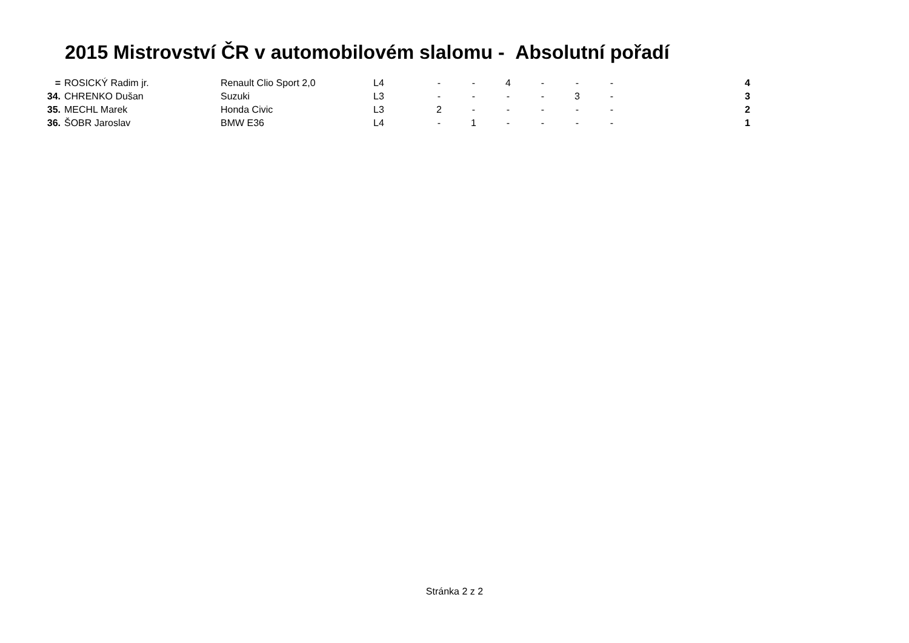2015 Mistrovství ČR v automobilovém slalomu - Absolutní pořadí
| = | ROSICKÝ Radim jr. | Renault Clio Sport 2,0 | L4 | - | - | 4 | - | - | - | 4 |
| 34. | CHRENKO Dušan | Suzuki | L3 | - | - | - | - | 3 | - | 3 |
| 35. | MECHL Marek | Honda Civic | L3 | 2 | - | - | - | - | - | 2 |
| 36. | ŠOBR Jaroslav | BMW E36 | L4 | - | 1 | - | - | - | - | 1 |
Stránka 2 z 2